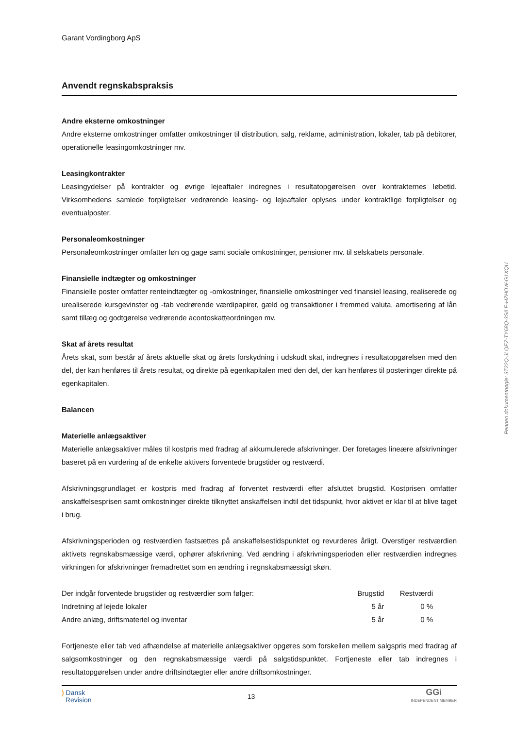Garant Vordingborg ApS
Anvendt regnskabspraksis
Andre eksterne omkostninger
Andre eksterne omkostninger omfatter omkostninger til distribution, salg, reklame, administration, lokaler, tab på debitorer, operationelle leasingomkostninger mv.
Leasingkontrakter
Leasingydelser på kontrakter og øvrige lejeaftaler indregnes i resultatopgørelsen over kontrakternes løbetid. Virksomhedens samlede forpligtelser vedrørende leasing- og lejeaftaler oplyses under kontraktlige forpligtelser og eventualposter.
Personaleomkostninger
Personaleomkostninger omfatter løn og gage samt sociale omkostninger, pensioner mv. til selskabets personale.
Finansielle indtægter og omkostninger
Finansielle poster omfatter renteindtægter og -omkostninger, finansielle omkostninger ved finansiel leasing, realiserede og urealiserede kursgevinster og -tab vedrørende værdipapirer, gæld og transaktioner i fremmed valuta, amortisering af lån samt tillæg og godtgørelse vedrørende acontoskatteordningen mv.
Skat af årets resultat
Årets skat, som består af årets aktuelle skat og årets forskydning i udskudt skat, indregnes i resultatopgørelsen med den del, der kan henføres til årets resultat, og direkte på egenkapitalen med den del, der kan henføres til posteringer direkte på egenkapitalen.
Balancen
Materielle anlægsaktiver
Materielle anlægsaktiver måles til kostpris med fradrag af akkumulerede afskrivninger. Der foretages lineære afskrivninger baseret på en vurdering af de enkelte aktivers forventede brugstider og restværdi.
Afskrivningsgrundlaget er kostpris med fradrag af forventet restværdi efter afsluttet brugstid. Kostprisen omfatter anskaffelsesprisen samt omkostninger direkte tilknyttet anskaffelsen indtil det tidspunkt, hvor aktivet er klar til at blive taget i brug.
Afskrivningsperioden og restværdien fastsættes på anskaffelsestidspunktet og revurderes årligt. Overstiger restværdien aktivets regnskabsmæssige værdi, ophører afskrivning. Ved ændring i afskrivningsperioden eller restværdien indregnes virkningen for afskrivninger fremadrettet som en ændring i regnskabsmæssigt skøn.
| Der indgår forventede brugstider og restværdier som følger: | Brugstid | Restværdi |
| --- | --- | --- |
| Indretning af lejede lokaler | 5 år | 0 % |
| Andre anlæg, driftsmateriel og inventar | 5 år | 0 % |
Fortjeneste eller tab ved afhændelse af materielle anlægsaktiver opgøres som forskellen mellem salgspris med fradrag af salgsomkostninger og den regnskabsmæssige værdi på salgstidspunktet. Fortjeneste eller tab indregnes i resultatopgørelsen under andre driftsindtægter eller andre driftsomkostninger.
) Dansk
Revision
13
GGi
INDEPENDENT MEMBER
Penneo dokumentnøgle: 3T22Q-JLQEZ-TY68Q-3SILE-HZHOW-G1XQU